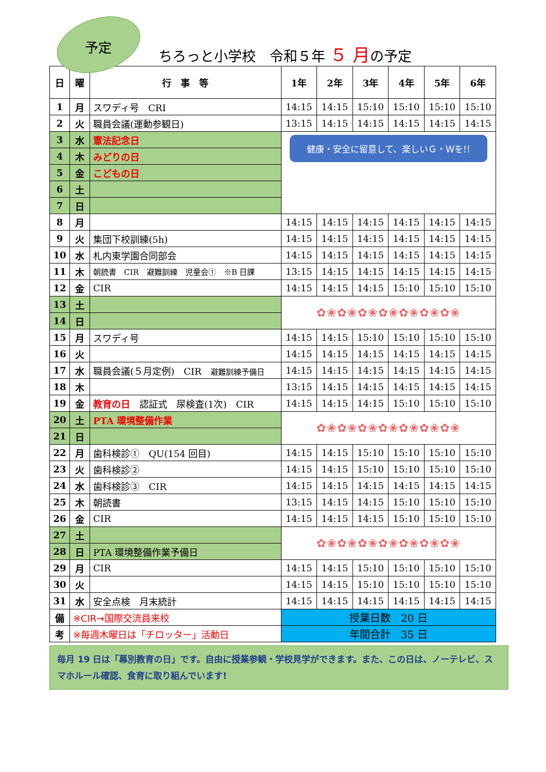予定
ちろっと小学校　令和５年 ５ 月の予定
| 日 | 曜 | 行 事 等 | 1年 | 2年 | 3年 | 4年 | 5年 | 6年 |
| --- | --- | --- | --- | --- | --- | --- | --- | --- |
| 1 | 月 | スワディ号 CRI | 14:15 | 14:15 | 15:10 | 15:10 | 15:10 | 15:10 |
| 2 | 火 | 職員会議(運動参観日) | 13:15 | 14:15 | 14:15 | 14:15 | 14:15 | 14:15 |
| 3 | 水 | 憲法記念日 | 健康・安全に留意して、楽しいＧ・Ｗを!! | | | | | |
| 4 | 木 | みどりの日 | | | | | | |
| 5 | 金 | こどもの日 | | | | | | |
| 6 | 土 | | | | | | | |
| 7 | 日 | | | | | | | |
| 8 | 月 | | 14:15 | 14:15 | 14:15 | 14:15 | 14:15 | 14:15 |
| 9 | 火 | 集団下校訓練(5h) | 14:15 | 14:15 | 14:15 | 14:15 | 14:15 | 14:15 |
| 10 | 水 | 札内東学園合同部会 | 14:15 | 14:15 | 14:15 | 14:15 | 14:15 | 14:15 |
| 11 | 木 | 朝読書 CIR 避難訓練 児童会① ※B 日課 | 13:15 | 14:15 | 14:15 | 14:15 | 14:15 | 14:15 |
| 12 | 金 | CIR | 14:15 | 14:15 | 14:15 | 15:10 | 15:10 | 15:10 |
| 13 | 土 | | ✿❀✿❀✿❀✿❀✿❀✿❀✿❀ | | | | | |
| 14 | 日 | | | | | | | |
| 15 | 月 | スワディ号 | 14:15 | 14:15 | 15:10 | 15:10 | 15:10 | 15:10 |
| 16 | 火 | | 14:15 | 14:15 | 14:15 | 14:15 | 14:15 | 14:15 |
| 17 | 水 | 職員会議(５月定例) CIR 避難訓練予備日 | 14:15 | 14:15 | 14:15 | 14:15 | 14:15 | 14:15 |
| 18 | 木 | | 13:15 | 14:15 | 14:15 | 14:15 | 14:15 | 14:15 |
| 19 | 金 | 教育の日 認証式 尿検査(1次) CIR | 14:15 | 14:15 | 14:15 | 15:10 | 15:10 | 15:10 |
| 20 | 土 | PTA 環境整備作業 | ✿❀✿❀✿❀✿❀✿❀✿❀✿❀ | | | | | |
| 21 | 日 | | | | | | | |
| 22 | 月 | 歯科検診① QU(154 回目) | 14:15 | 14:15 | 15:10 | 15:10 | 15:10 | 15:10 |
| 23 | 火 | 歯科検診② | 14:15 | 14:15 | 15:10 | 15:10 | 15:10 | 15:10 |
| 24 | 水 | 歯科検診③ CIR | 14:15 | 14:15 | 14:15 | 14:15 | 14:15 | 14:15 |
| 25 | 木 | 朝読書 | 13:15 | 14:15 | 14:15 | 15:10 | 15:10 | 15:10 |
| 26 | 金 | CIR | 14:15 | 14:15 | 14:15 | 15:10 | 15:10 | 15:10 |
| 27 | 土 | | ✿❀✿❀✿❀✿❀✿❀✿❀✿❀ | | | | | |
| 28 | 日 | PTA 環境整備作業予備日 | | | | | | |
| 29 | 月 | CIR | 14:15 | 14:15 | 15:10 | 15:10 | 15:10 | 15:10 |
| 30 | 火 | | 14:15 | 14:15 | 15:10 | 15:10 | 15:10 | 15:10 |
| 31 | 水 | 安全点検 月末統計 | 14:15 | 14:15 | 14:15 | 14:15 | 14:15 | 14:15 |
| 備 | ※CIR→国際交流員来校 | | 授業日数 20 日 | | | | | |
| 考 | ※毎週木曜日は「チロッター」活動日 | | 年間合計 35 日 | | | | | |
毎月 19 日は「幕別教育の日」です。自由に授業参観・学校見学ができます。また、この日は、ノーテレビ、スマホルール確認、食育に取り組んでいます!